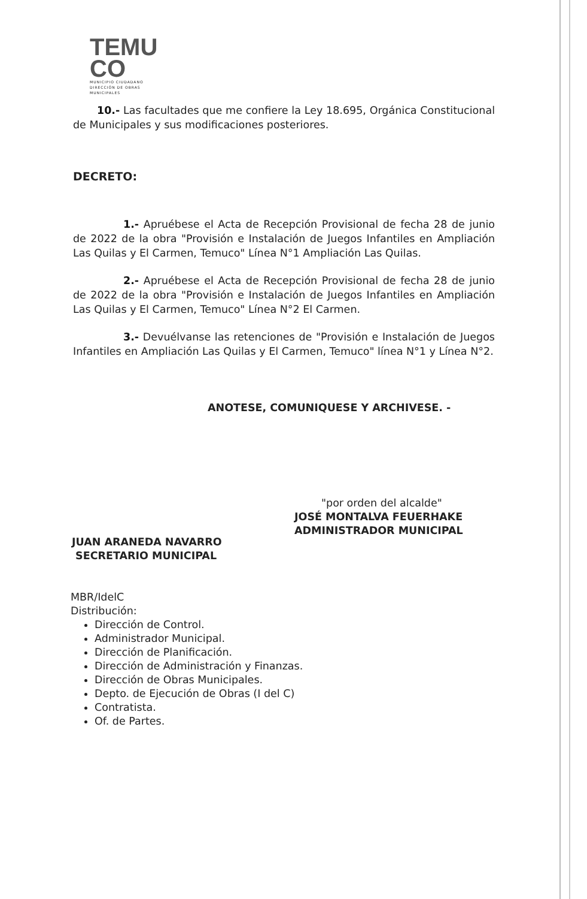TEMU
CO
MUNICIPIO CIUDADANO
DIRECCIÓN DE OBRAS MUNICIPALES
10.- Las facultades que me confiere la Ley 18.695, Orgánica Constitucional de Municipales y sus modificaciones posteriores.
DECRETO:
1.- Apruébese el Acta de Recepción Provisional de fecha 28 de junio de 2022 de la obra "Provisión e Instalación de Juegos Infantiles en Ampliación Las Quilas y El Carmen, Temuco" Línea N°1 Ampliación Las Quilas.
2.- Apruébese el Acta de Recepción Provisional de fecha 28 de junio de 2022 de la obra "Provisión e Instalación de Juegos Infantiles en Ampliación Las Quilas y El Carmen, Temuco" Línea N°2 El Carmen.
3.- Devuélvanse las retenciones de "Provisión e Instalación de Juegos Infantiles en Ampliación Las Quilas y El Carmen, Temuco" línea N°1 y Línea N°2.
ANOTESE, COMUNIQUESE Y ARCHIVESE. -
"por orden del alcalde"
JOSÉ MONTALVA FEUERHAKE
ADMINISTRADOR MUNICIPAL
JUAN ARANEDA NAVARRO
SECRETARIO MUNICIPAL
MBR/IdelC
Distribución:
Dirección de Control.
Administrador Municipal.
Dirección de Planificación.
Dirección de Administración y Finanzas.
Dirección de Obras Municipales.
Depto. de Ejecución de Obras (I del C)
Contratista.
Of. de Partes.